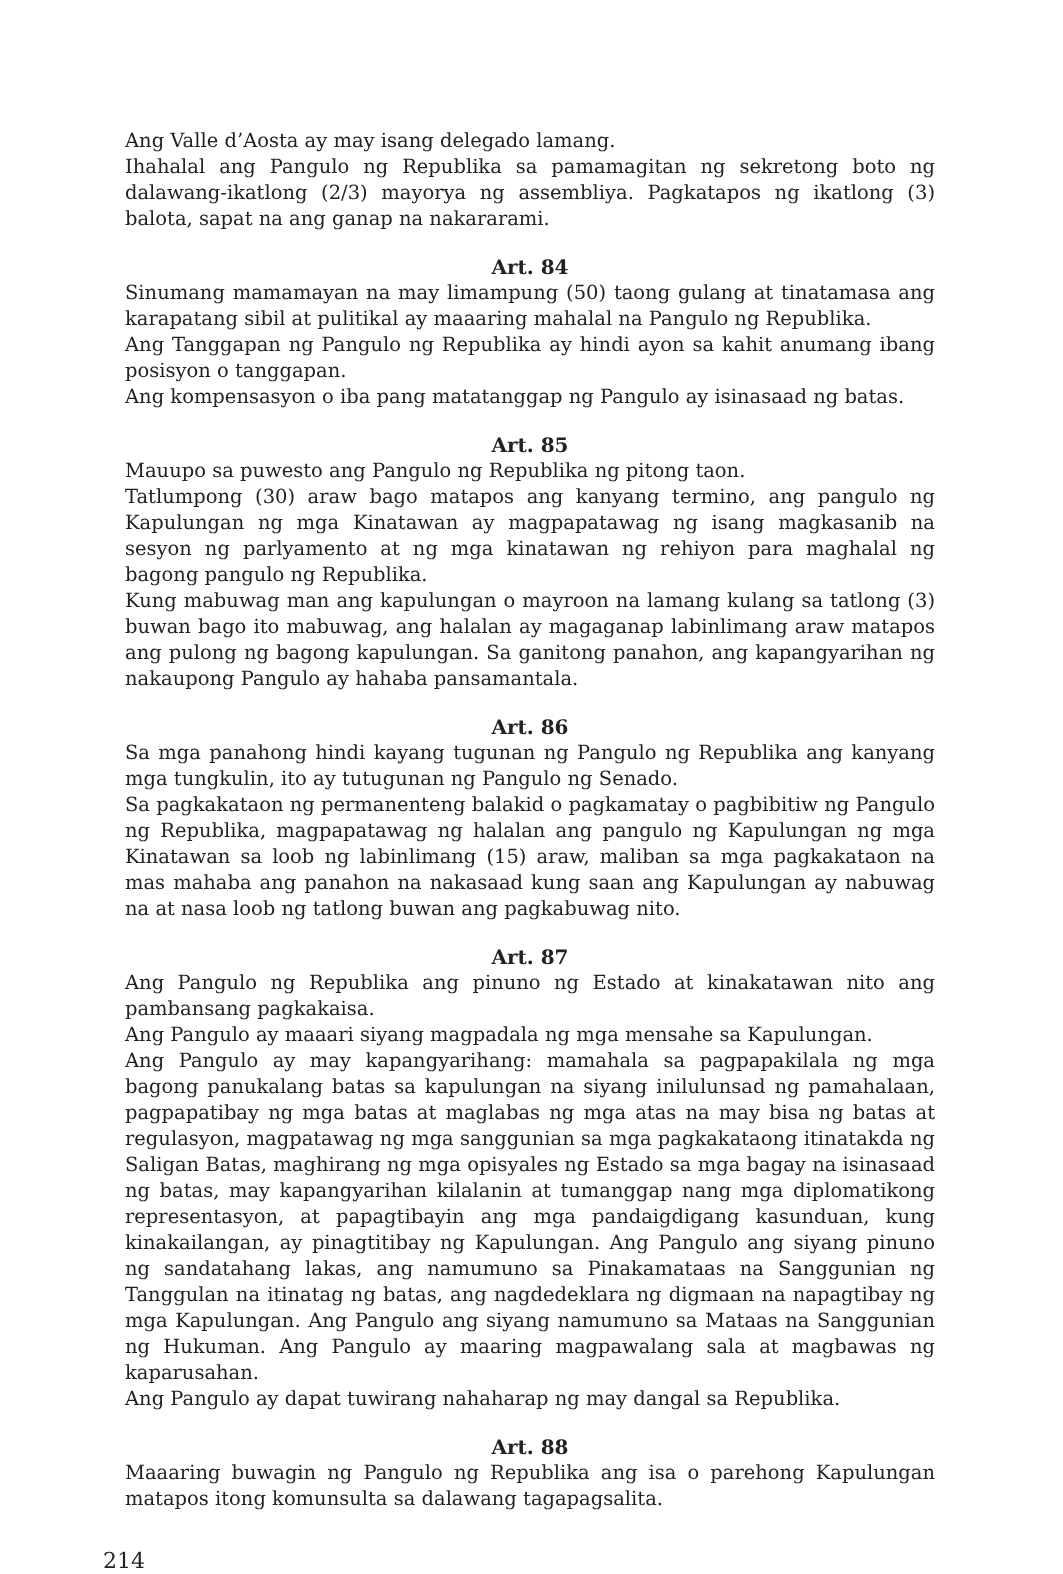Ang Valle d’Aosta ay may isang delegado lamang.
Ihahalal ang Pangulo ng Republika sa pamamagitan ng sekretong boto ng dalawang-ikatlong (2/3) mayorya ng assembliya. Pagkatapos ng ikatlong (3) balota, sapat na ang ganap na nakararami.
Art. 84
Sinumang mamamayan na may limampung (50) taong gulang at tinatamasa ang karapatang sibil at pulitikal ay maaaring mahalal na Pangulo ng Republika.
Ang Tanggapan ng Pangulo ng Republika ay hindi ayon sa kahit anumang ibang posisyon o tanggapan.
Ang kompensasyon o iba pang matatanggap ng Pangulo ay isinasaad ng batas.
Art. 85
Mauupo sa puwesto ang Pangulo ng Republika ng pitong taon.
Tatlumpong (30) araw bago matapos ang kanyang termino, ang pangulo ng Kapulungan ng mga Kinatawan ay magpapatawag ng isang magkasanib na sesyon ng parlyamento at ng mga kinatawan ng rehiyon para maghalal ng bagong pangulo ng Republika.
Kung mabuwag man ang kapulungan o mayroon na lamang kulang sa tatlong (3) buwan bago ito mabuwag, ang halalan ay magaganap labinlimang araw matapos ang pulong ng bagong kapulungan. Sa ganitong panahon, ang kapangyarihan ng nakaupong Pangulo ay hahaba pansamantala.
Art. 86
Sa mga panahong hindi kayang tugunan ng Pangulo ng Republika ang kanyang mga tungkulin, ito ay tutugunan ng Pangulo ng Senado.
Sa pagkakataon ng permanenteng balakid o pagkamatay o pagbibitiw ng Pangulo ng Republika, magpapatawag ng halalan ang pangulo ng Kapulungan ng mga Kinatawan sa loob ng labinlimang (15) araw, maliban sa mga pagkakataon na mas mahaba ang panahon na nakasaad kung saan ang Kapulungan ay nabuwag na at nasa loob ng tatlong buwan ang pagkabuwag nito.
Art. 87
Ang Pangulo ng Republika ang pinuno ng Estado at kinakatawan nito ang pambansang pagkakaisa.
Ang Pangulo ay maaari siyang magpadala ng mga mensahe sa Kapulungan.
Ang Pangulo ay may kapangyarihang: mamahala sa pagpapakilala ng mga bagong panukalang batas sa kapulungan na siyang inilulunsad ng pamahalaan, pagpapatibay ng mga batas at maglabas ng mga atas na may bisa ng batas at regulasyon, magpatawag ng mga sanggunian sa mga pagkakataong itinatakda ng Saligan Batas, maghirang ng mga opisyales ng Estado sa mga bagay na isinasaad ng batas, may kapangyarihan kilalanin at tumanggap nang mga diplomatikong representasyon, at papagtibayin ang mga pandaigdigang kasunduan, kung kinakailangan, ay pinagtitibay ng Kapulungan. Ang Pangulo ang siyang pinuno ng sandatahang lakas, ang namumuno sa Pinakamataas na Sanggunian ng Tanggulan na itinatag ng batas, ang nagdedeklara ng digmaan na napagtibay ng mga Kapulungan. Ang Pangulo ang siyang namumuno sa Mataas na Sanggunian ng Hukuman. Ang Pangulo ay maaring magpawalang sala at magbawas ng kaparusahan.
Ang Pangulo ay dapat tuwirang nahaharap ng may dangal sa Republika.
Art. 88
Maaaring buwagin ng Pangulo ng Republika ang isa o parehong Kapulungan matapos itong komunsulta sa dalawang tagapagsalita.
214